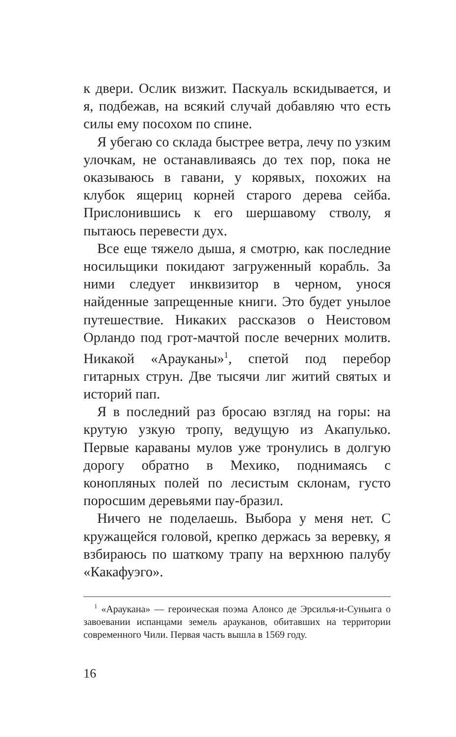к двери. Ослик визжит. Паскуаль вскидывается, и я, подбежав, на всякий случай добавляю что есть силы ему посохом по спине.
Я убегаю со склада быстрее ветра, лечу по узким улочкам, не останавливаясь до тех пор, пока не оказываюсь в гавани, у корявых, похожих на клубок ящериц корней старого дерева сейба. Прислонившись к его шершавому стволу, я пытаюсь перевести дух.
Все еще тяжело дыша, я смотрю, как последние носильщики покидают загруженный корабль. За ними следует инквизитор в черном, унося найденные запрещенные книги. Это будет унылое путешествие. Никаких рассказов о Неистовом Орландо под грот-мачтой после вечерних молитв. Никакой «Арауканы»<sup>1</sup>, спетой под перебор гитарных струн. Две тысячи лиг житий святых и историй пап.
Я в последний раз бросаю взгляд на горы: на крутую узкую тропу, ведущую из Акапулько. Первые караваны мулов уже тронулись в долгую дорогу обратно в Мехико, поднимаясь с конопляных полей по лесистым склонам, густо поросшим деревьями пау-бразил.
Ничего не поделаешь. Выбора у меня нет. С кружащейся головой, крепко держась за веревку, я взбираюсь по шаткому трапу на верхнюю палубу «Какафуэго».
<sup>1</sup> «Араукана» — героическая поэма Алонсо де Эрсилья-и-Суньига о завоевании испанцами земель арауканов, обитавших на территории современного Чили. Первая часть вышла в 1569 году.
16